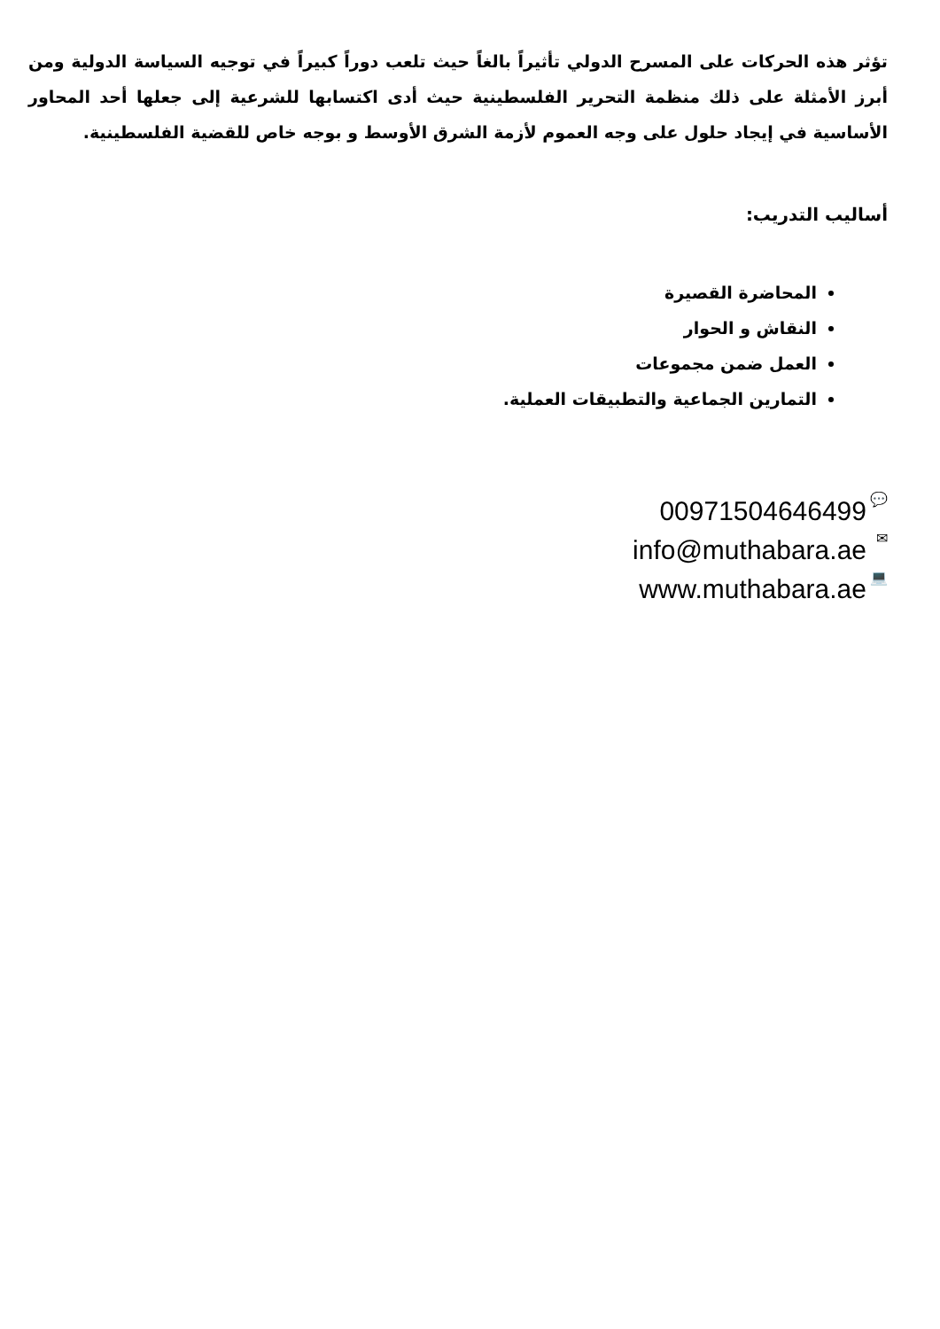تؤثر هذه الحركات على المسرح الدولي تأثيراً بالغاً حيث تلعب دوراً كبيراً في توجيه السياسة الدولية ومن أبرز الأمثلة على ذلك منظمة التحرير الفلسطينية حيث أدى اكتسابها للشرعية إلى جعلها أحد المحاور الأساسية في إيجاد حلول على وجه العموم لأزمة الشرق الأوسط و بوجه خاص للقضية الفلسطينية.
أساليب التدريب:
المحاضرة القصيرة
النقاش و الحوار
العمل ضمن مجموعات
التمارين الجماعية والتطبيقات العملية.
00971504646499 💬
info@muthabara.ae ✉
www.muthabara.ae 💻